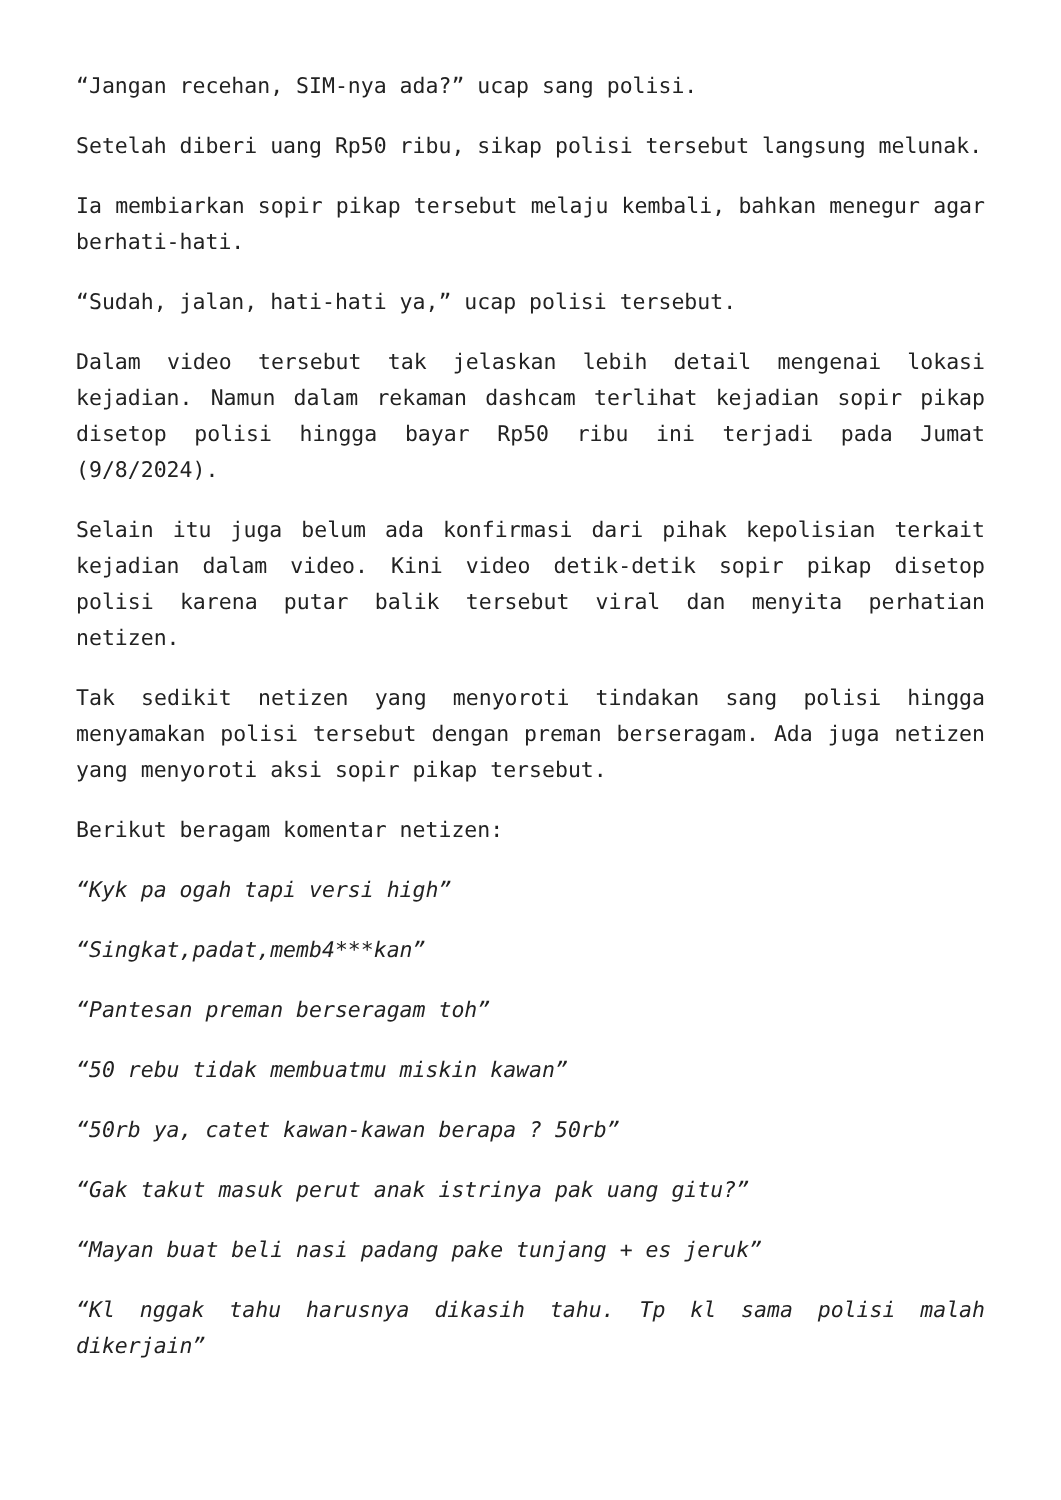“Jangan recehan, SIM-nya ada?” ucap sang polisi.
Setelah diberi uang Rp50 ribu, sikap polisi tersebut langsung melunak.
Ia membiarkan sopir pikap tersebut melaju kembali, bahkan menegur agar berhati-hati.
“Sudah, jalan, hati-hati ya,” ucap polisi tersebut.
Dalam video tersebut tak jelaskan lebih detail mengenai lokasi kejadian. Namun dalam rekaman dashcam terlihat kejadian sopir pikap disetop polisi hingga bayar Rp50 ribu ini terjadi pada Jumat (9/8/2024).
Selain itu juga belum ada konfirmasi dari pihak kepolisian terkait kejadian dalam video. Kini video detik-detik sopir pikap disetop polisi karena putar balik tersebut viral dan menyita perhatian netizen.
Tak sedikit netizen yang menyoroti tindakan sang polisi hingga menyamakan polisi tersebut dengan preman berseragam. Ada juga netizen yang menyoroti aksi sopir pikap tersebut.
Berikut beragam komentar netizen:
“Kyk pa ogah tapi versi high”
“Singkat,padat,memb4***kan”
“Pantesan preman berseragam toh”
“50 rebu tidak membuatmu miskin kawan”
“50rb ya, catet kawan-kawan berapa ? 50rb”
“Gak takut masuk perut anak istrinya pak uang gitu?”
“Mayan buat beli nasi padang pake tunjang + es jeruk”
“Kl nggak tahu harusnya dikasih tahu. Tp kl sama polisi malah dikerjain”